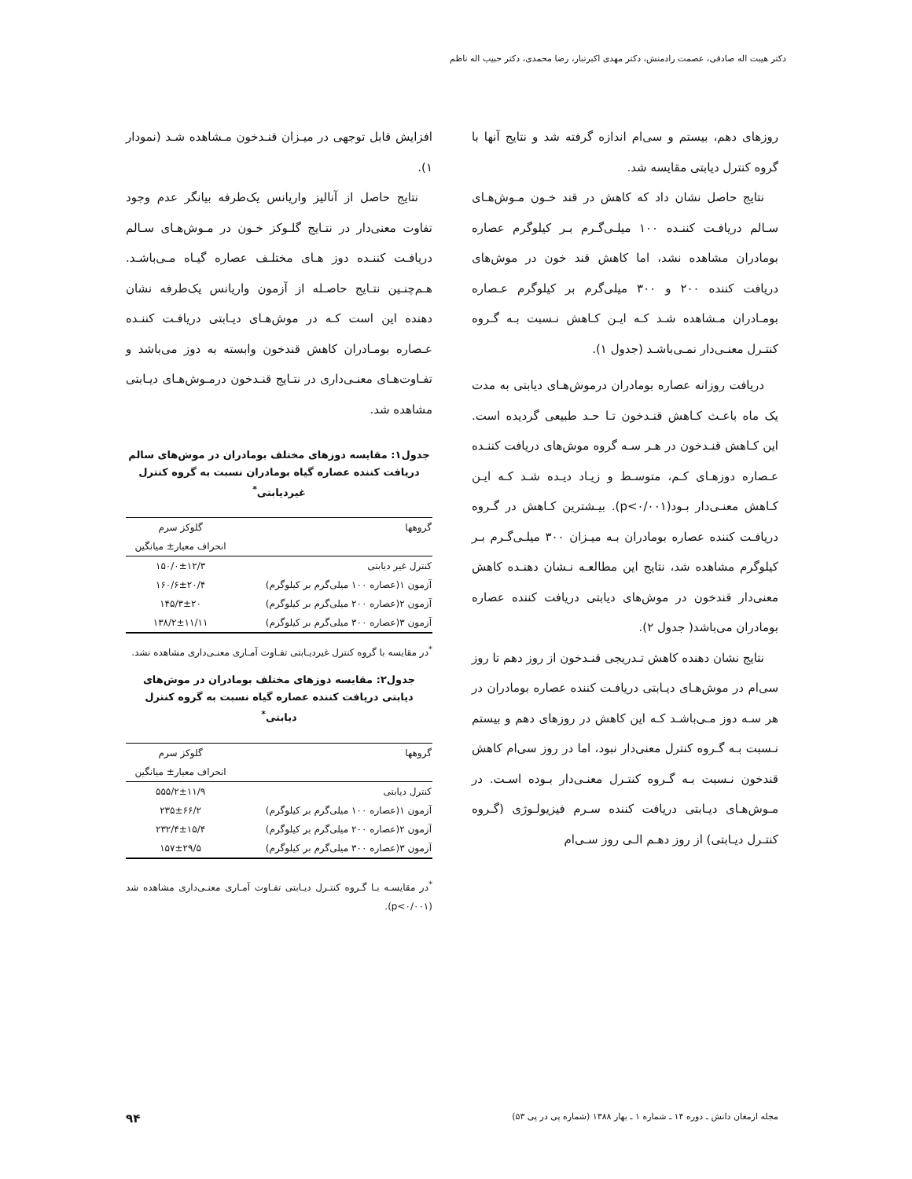دکتر هیبت اله صادقی، عصمت رادمنش، دکتر مهدی اکبرتبار، رضا محمدی، دکتر حبیب اله ناظم
روزهای دهم، بیستم و سی‌ام اندازه گرفته شد و نتایج آنها با گروه کنترل دیابتی مقایسه شد.
نتایج حاصل نشان داد که کاهش در قند خـون مـوش‌هـای سـالم دریافـت کننـده ۱۰۰ میلـی‌گـرم بـر کیلوگرم عصاره بومادران مشاهده نشد، اما کاهش قند خون در موش‌های دریافت کننده ۲۰۰ و ۳۰۰ میلی‌گرم بر کیلوگرم عـصاره بومـادران مـشاهده شـد کـه ایـن کـاهش نـسبت بـه گـروه کنتـرل معنـی‌دار نمـی‌باشـد (جدول ۱).
دریافت روزانه عصاره بومادران درموش‌هـای دیابتی به مدت یک ماه باعـث کـاهش قنـدخون تـا حـد طبیعی گردیده است. این کـاهش قنـدخون در هـر سـه گروه موش‌های دریافت کننـده عـصاره دوزهـای کـم، متوسـط و زیـاد دیـده شـد کـه ایـن کـاهش معنـی‌دار بـود(p<۰/۰۰۱). بیـشترین کـاهش در گـروه دریافـت کننده عصاره بومادران بـه میـزان ۳۰۰ میلـی‌گـرم بـر کیلوگرم مشاهده شد، نتایج این مطالعـه نـشان دهنـده کاهش معنی‌دار قندخون در موش‌های دیابتی دریافت کننده عصاره بومادران می‌باشد( جدول ۲).
نتایج نشان دهنده کاهش تـدریجی قنـدخون از روز دهم تا روز سی‌ام در موش‌هـای دیـابتی دریافـت کننده عصاره بومادران در هر سـه دوز مـی‌باشـد کـه این کاهش در روزهای دهم و بیستم نـسبت بـه گـروه کنترل معنی‌دار نبود، اما در روز سی‌ام کاهش قندخون نـسبت بـه گـروه کنتـرل معنـی‌دار بـوده اسـت. در مـوش‌هـای دیـابتی دریافت کننده سـرم فیزیولـوژی (گـروه کنتـرل دیـابتی) از روز دهـم الـی روز سـی‌ام
افزایش قابل توجهی در میـزان قنـدخون مـشاهده شـد (نمودار ۱).
نتایج حاصل از آنالیز واریانس یک‌طرفه بیانگر عدم وجود تفاوت معنی‌دار در نتـایج گلـوکز خـون در مـوش‌هـای سـالم دریافـت کننـده دوز هـای مختلـف عصاره گیـاه مـی‌باشـد. هـم‌چنـین نتـایج حاصـله از آزمون واریانس یک‌طرفه نشان دهنده این است کـه در موش‌هـای دیـابتی دریافـت کننـده عـصاره بومـادران کاهش قندخون وابسته به دوز می‌باشد و تفـاوت‌هـای معنـی‌داری در نتـایج قنـدخون درمـوش‌هـای دیـابتی مشاهده شد.
جدول۱: مقایسه دوزهای مختلف بومادران در موش‌های سالم دریافت کننده عصاره گیاه بومادران نسبت به گروه کنترل غیردیابتی<sup>*</sup>
| گروهها | گلوکز سرم |
| --- | --- |
| | انحراف معیار± میانگین |
| کنترل غیر دیابتی | ۱۵۰/۰±۱۲/۳ |
| آزمون ۱(عصاره ۱۰۰ میلی‌گرم بر کیلوگرم) | ۱۶۰/۶±۲۰/۴ |
| آزمون ۲(عصاره ۲۰۰ میلی‌گرم بر کیلوگرم) | ۱۴۵/۳±۲۰ |
| آزمون ۳(عصاره ۳۰۰ میلی‌گرم بر کیلوگرم) | ۱۳۸/۲±۱۱/۱۱ |
<sup>*</sup> در مقایسه با گروه کنترل غیردیـابتی تفـاوت آمـاری معنـی‌داری مشاهده نشد.
جدول۲: مقایسه دوزهای مختلف بومادران در موش‌های دیابتی دریافت کننده عصاره گیاه نسبت به گروه کنترل دیابتی<sup>*</sup>
| گروهها | گلوکز سرم |
| --- | --- |
| | انحراف معیار± میانگین |
| کنترل دیابتی | ۵۵۵/۲±۱۱/۹ |
| آزمون ۱(عصاره ۱۰۰ میلی‌گرم بر کیلوگرم) | ۲۳۵±۶۶/۲ |
| آزمون ۲(عصاره ۲۰۰ میلی‌گرم بر کیلوگرم) | ۲۳۲/۴±۱۵/۴ |
| آزمون ۳(عصاره ۳۰۰ میلی‌گرم بر کیلوگرم) | ۱۵۷±۲۹/۵ |
<sup>*</sup> در مقایسـه بـا گـروه کنتـرل دیـابتی تفـاوت آمـاری معنـی‌داری مشاهده شد (p<۰/۰۰۱).
مجله ارمغان دانش ـ دوره ۱۴ ـ شماره ۱ ـ بهار ۱۳۸۸ (شماره پی در پی ۵۳) ۹۴